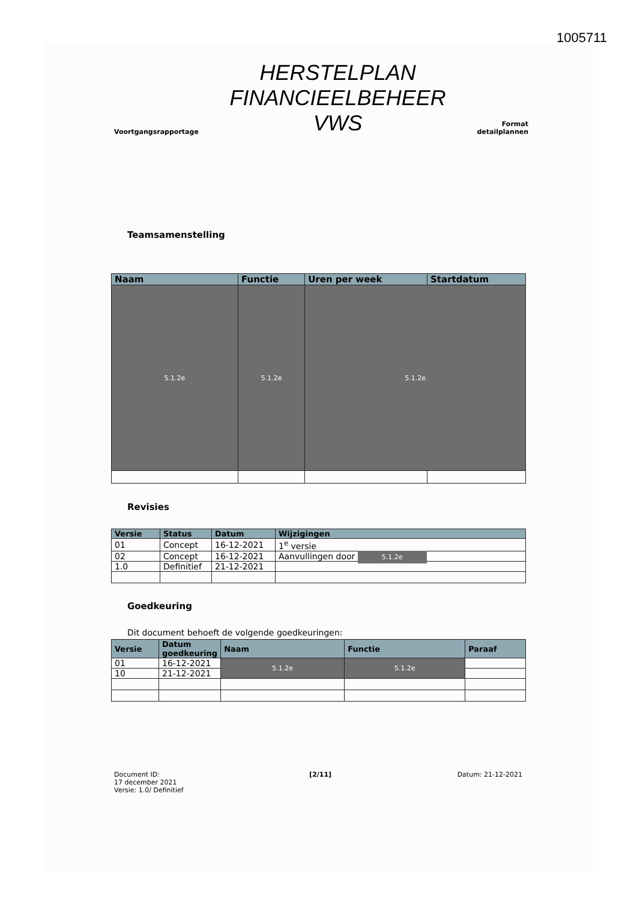1005711
Voortgangsrapportage
HERSTELPLAN
FINANCIEELBEHEER
VWS
Format
detailplannen
Teamsamenstelling
| Naam | Functie | Uren per week | Startdatum |
| --- | --- | --- | --- |
| 5.1.2e | 5.1.2e | 5.1.2e | |
Revisies
| Versie | Status | Datum | Wijzigingen |
| --- | --- | --- | --- |
| 01 | Concept | 16-12-2021 | 1<sup>e</sup> versie |
| 02 | Concept | 16-12-2021 | Aanvullingen door 5.1.2e |
| 1.0 | Definitief | 21-12-2021 | |
Goedkeuring
Dit document behoeft de volgende goedkeuringen:
| Versie | Datum goedkeuring | Naam | Functie | Paraaf |
| --- | --- | --- | --- | --- |
| 01 | 16-12-2021 | 5.1.2e | 5.1.2e | |
| 10 | 21-12-2021 | | | |
Document ID:
17 december 2021
Versie: 1.0/ Definitief
[2/11] Datum: 21-12-2021